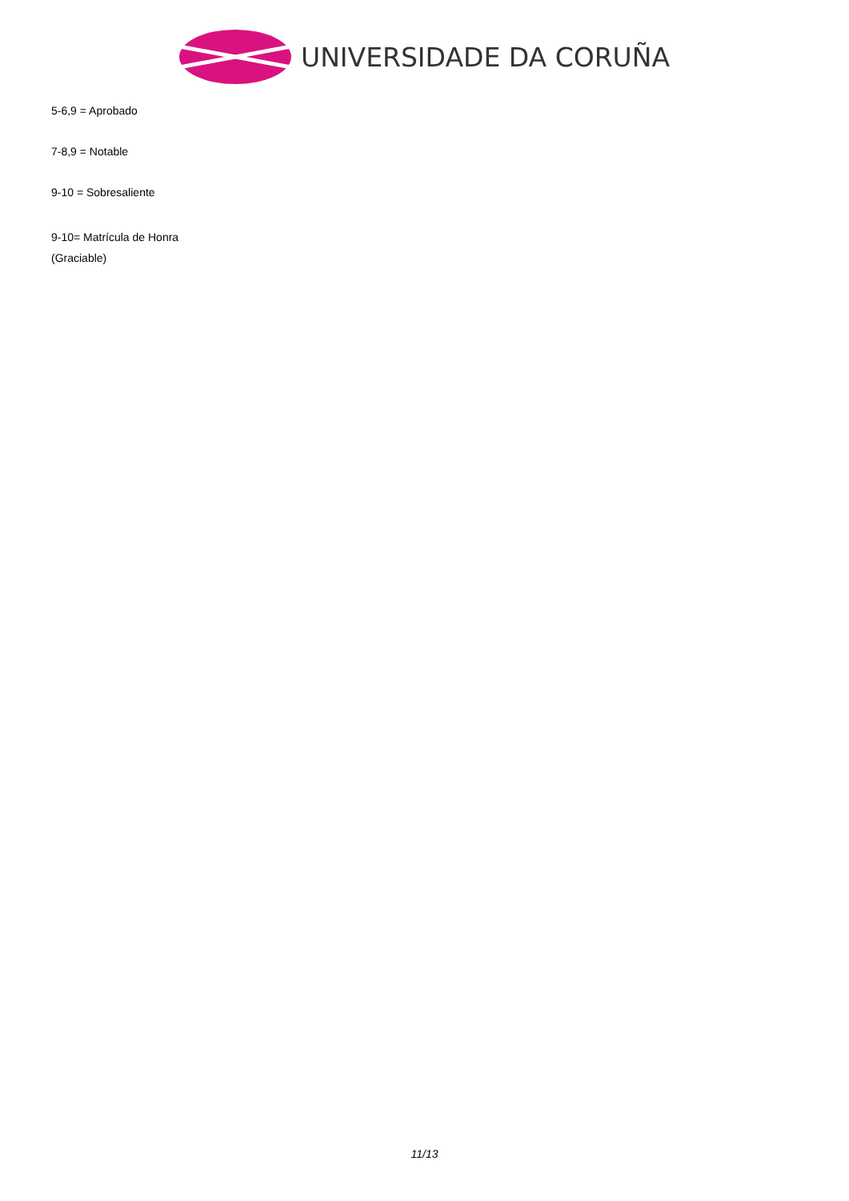UNIVERSIDADE DA CORUÑA
5-6,9 = Aprobado
7-8,9 = Notable
9-10 = Sobresaliente
9-10= Matrícula de Honra
(Graciable)
11/13